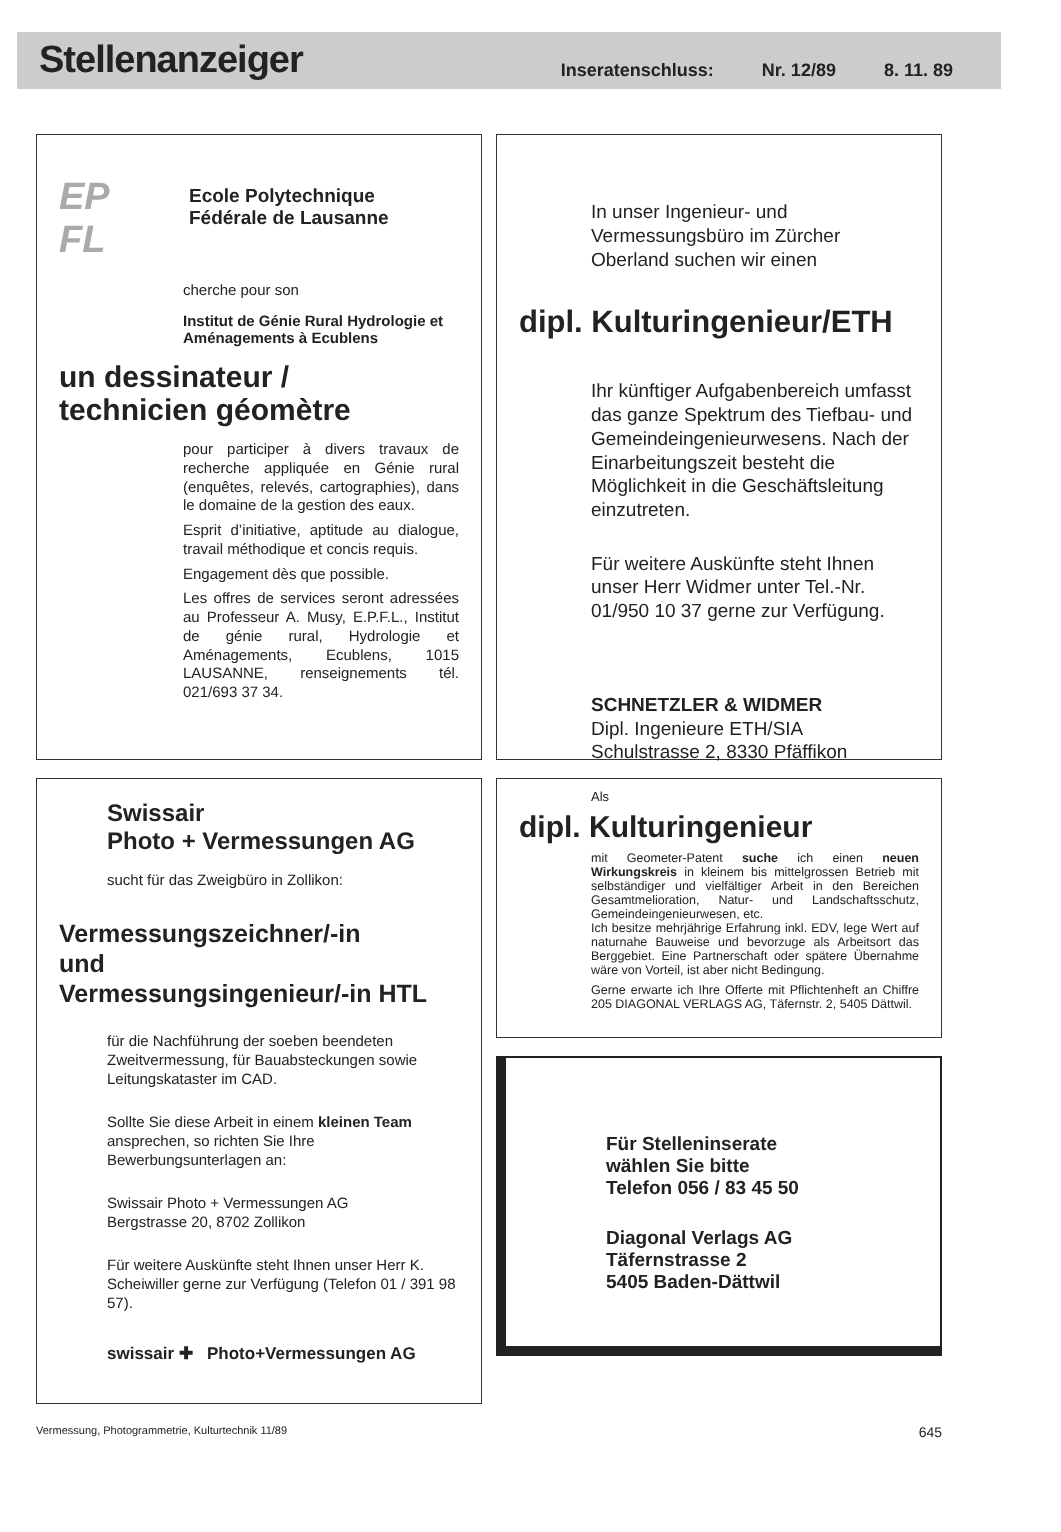Stellenanzeiger
Inseratenschluss: Nr. 12/89 8. 11. 89
EP FL
Ecole Polytechnique
Fédérale de Lausanne
cherche pour son
Institut de Génie Rural Hydrologie et Aménagements à Ecublens
un dessinateur /
technicien géomètre
pour participer à divers travaux de recherche appliquée en Génie rural (enquêtes, relevés, cartographies), dans le domaine de la gestion des eaux.
Esprit d’initiative, aptitude au dialogue, travail méthodique et concis requis.
Engagement dès que possible.
Les offres de services seront adressées au Professeur A. Musy, E.P.F.L., Institut de génie rural, Hydrologie et Aménagements, Ecublens, 1015 LAUSANNE, renseignements tél. 021/693 37 34.
Swissair
Photo + Vermessungen AG
sucht für das Zweigbüro in Zollikon:
Vermessungszeichner/-in
und
Vermessungsingenieur/-in HTL
für die Nachführung der soeben beendeten Zweitvermessung, für Bauabsteckungen sowie Leitungskataster im CAD.
Sollte Sie diese Arbeit in einem kleinen Team ansprechen, so richten Sie Ihre Bewerbungsunterlagen an:
Swissair Photo + Vermessungen AG
Bergstrasse 20, 8702 Zollikon
Für weitere Auskünfte steht Ihnen unser Herr K. Scheiwiller gerne zur Verfügung (Telefon 01 / 391 98 57).
swissair ✚ Photo+Vermessungen AG
In unser Ingenieur- und Vermessungsbüro im Zürcher Oberland suchen wir einen
dipl. Kulturingenieur/ETH
Ihr künftiger Aufgabenbereich umfasst das ganze Spektrum des Tiefbau- und Gemeindeingenieurwesens. Nach der Einarbeitungszeit besteht die Möglichkeit in die Geschäftsleitung einzutreten.
Für weitere Auskünfte steht Ihnen unser Herr Widmer unter Tel.-Nr. 01/950 10 37 gerne zur Verfügung.
SCHNETZLER & WIDMER
Dipl. Ingenieure ETH/SIA
Schulstrasse 2, 8330 Pfäffikon
Als
dipl. Kulturingenieur
mit Geometer-Patent suche ich einen neuen Wirkungskreis in kleinem bis mittelgrossen Betrieb mit selbständiger und vielfältiger Arbeit in den Bereichen Gesamtmelioration, Natur- und Landschaftsschutz, Gemeindeingenieurwesen, etc.
Ich besitze mehrjährige Erfahrung inkl. EDV, lege Wert auf naturnahe Bauweise und bevorzuge als Arbeitsort das Berggebiet. Eine Partnerschaft oder spätere Übernahme wäre von Vorteil, ist aber nicht Bedingung.
Gerne erwarte ich Ihre Offerte mit Pflichtenheft an Chiffre 205 DIAGONAL VERLAGS AG, Täfernstr. 2, 5405 Dättwil.
Für Stelleninserate
wählen Sie bitte
Telefon 056 / 83 45 50
Diagonal Verlags AG
Täfernstrasse 2
5405 Baden-Dättwil
Vermessung, Photogrammetrie, Kulturtechnik 11/89 645